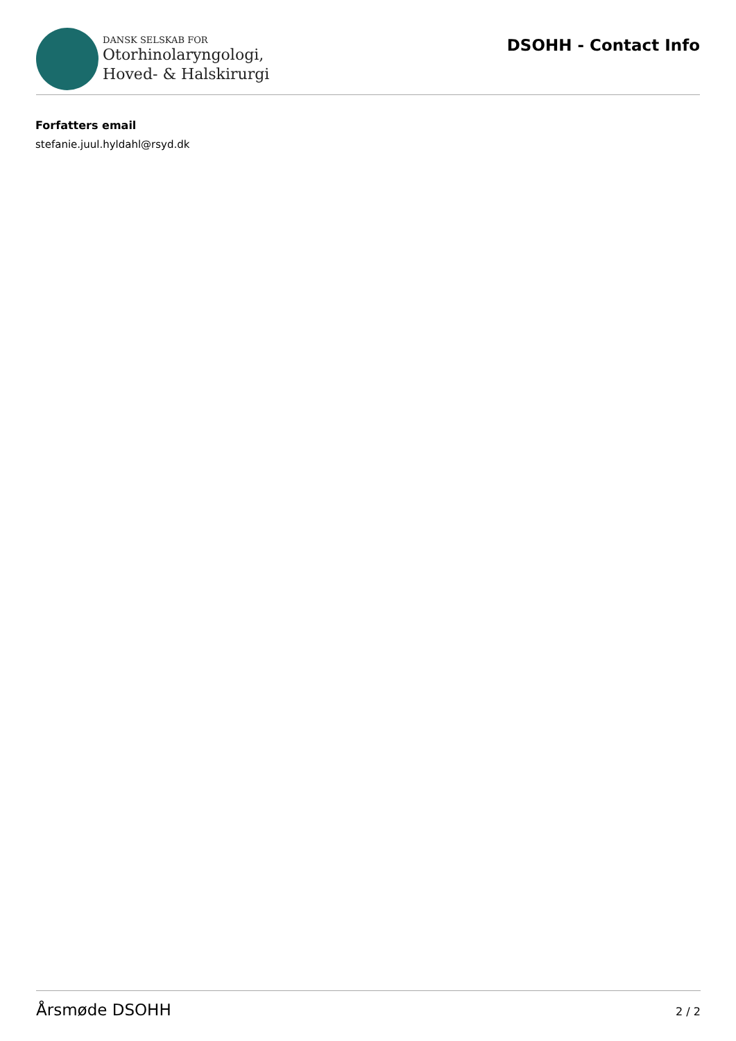DANSK SELSKAB FOR
Otorhinolaryngologi,
Hoved- & Halskirurgi
DSOHH - Contact Info
Forfatters email
stefanie.juul.hyldahl@rsyd.dk
Årsmøde DSOHH 2 / 2